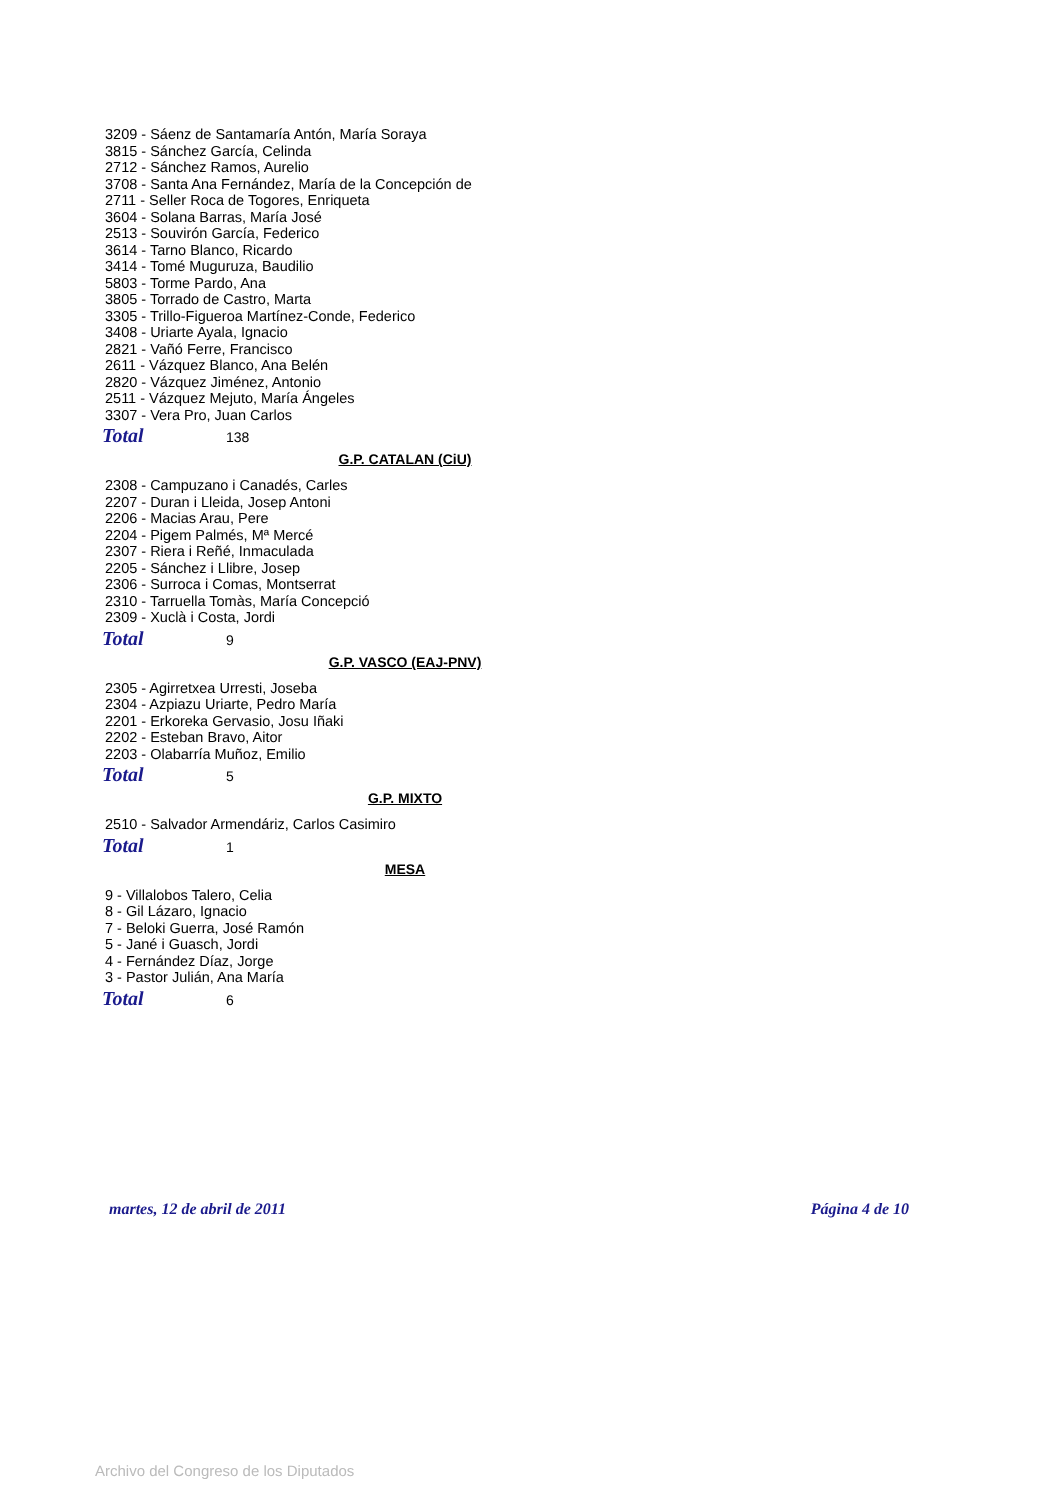3209 - Sáenz de Santamaría Antón, María Soraya
3815 - Sánchez García, Celinda
2712 - Sánchez Ramos, Aurelio
3708 - Santa Ana Fernández, María de la Concepción de
2711 - Seller Roca de Togores, Enriqueta
3604 - Solana Barras, María José
2513 - Souvirón García, Federico
3614 - Tarno Blanco, Ricardo
3414 - Tomé Muguruza, Baudilio
5803 - Torme Pardo, Ana
3805 - Torrado de Castro, Marta
3305 - Trillo-Figueroa Martínez-Conde, Federico
3408 - Uriarte Ayala, Ignacio
2821 - Vañó Ferre, Francisco
2611 - Vázquez Blanco, Ana Belén
2820 - Vázquez Jiménez, Antonio
2511 - Vázquez Mejuto, María Ángeles
3307 - Vera Pro, Juan Carlos
Total 138
G.P. CATALAN (CiU)
2308 - Campuzano i Canadés, Carles
2207 - Duran i Lleida, Josep Antoni
2206 - Macias Arau, Pere
2204 - Pigem Palmés, Mª Mercé
2307 - Riera i Reñé, Inmaculada
2205 - Sánchez i Llibre, Josep
2306 - Surroca i Comas, Montserrat
2310 - Tarruella Tomàs, María Concepció
2309 - Xuclà i Costa, Jordi
Total 9
G.P. VASCO (EAJ-PNV)
2305 - Agirretxea Urresti, Joseba
2304 - Azpiazu Uriarte, Pedro María
2201 - Erkoreka Gervasio, Josu Iñaki
2202 - Esteban Bravo, Aitor
2203 - Olabarría Muñoz, Emilio
Total 5
G.P. MIXTO
2510 - Salvador Armendáriz, Carlos Casimiro
Total 1
MESA
9 - Villalobos Talero, Celia
8 - Gil Lázaro, Ignacio
7 - Beloki Guerra, José Ramón
5 - Jané i Guasch, Jordi
4 - Fernández Díaz, Jorge
3 - Pastor Julián, Ana María
Total 6
martes, 12 de abril de 2011 Página 4 de 10
Archivo del Congreso de los Diputados